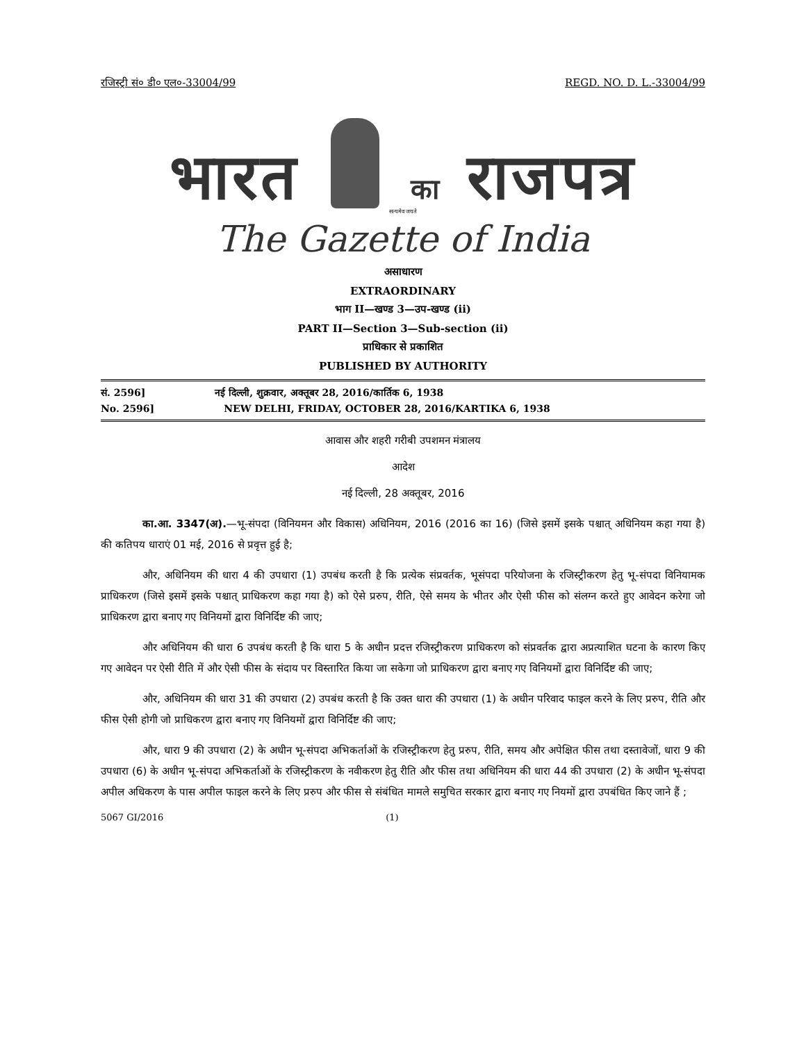रजिस्ट्री सं० डी० एल०-33004/99 REGD. NO. D. L.-33004/99
भारत का राजपत्र
सत्यमेव जयते
The Gazette of India
असाधारण
EXTRAORDINARY
भाग II—खण्ड 3—उप-खण्ड (ii)
PART II—Section 3—Sub-section (ii)
प्राधिकार से प्रकाशित
PUBLISHED BY AUTHORITY
सं. 2596] नई दिल्ली, शुक्रवार, अक्तूबर 28, 2016/कार्तिक 6, 1938
No. 2596] NEW DELHI, FRIDAY, OCTOBER 28, 2016/KARTIKA 6, 1938
आवास और शहरी गरीबी उपशमन मंत्रालय
आदेश
नई दिल्ली, 28 अक्तूबर, 2016
का.आ. 3347(अ).—भू-संपदा (विनियमन और विकास) अधिनियम, 2016 (2016 का 16) (जिसे इसमें इसके पश्चात् अधिनियम कहा गया है) की कतिपय धाराएं 01 मई, 2016 से प्रवृत्त हुई है;
और, अधिनियम की धारा 4 की उपधारा (1) उपबंध करती है कि प्रत्येक संप्रवर्तक, भूसंपदा परियोजना के रजिस्ट्रीकरण हेतु भू-संपदा विनियामक प्राधिकरण (जिसे इसमें इसके पश्चात् प्राधिकरण कहा गया है) को ऐसे प्ररुप, रीति, ऐसे समय के भीतर और ऐसी फीस को संलग्न करते हुए आवेदन करेगा जो प्राधिकरण द्वारा बनाए गए विनियमों द्वारा विनिर्दिष्ट की जाए;
और अधिनियम की धारा 6 उपबंध करती है कि धारा 5 के अधीन प्रदत्त रजिस्ट्रीकरण प्राधिकरण को संप्रवर्तक द्वारा अप्रत्याशित घटना के कारण किए गए आवेदन पर ऐसी रीति में और ऐसी फीस के संदाय पर विस्तारित किया जा सकेगा जो प्राधिकरण द्वारा बनाए गए विनियमों द्वारा विनिर्दिष्ट की जाए;
और, अधिनियम की धारा 31 की उपधारा (2) उपबंध करती है कि उक्त धारा की उपधारा (1) के अधीन परिवाद फाइल करने के लिए प्ररुप, रीति और फीस ऐसी होगी जो प्राधिकरण द्वारा बनाए गए विनियमों द्वारा विनिर्दिष्ट की जाए;
और, धारा 9 की उपधारा (2) के अधीन भू-संपदा अभिकर्ताओं के रजिस्ट्रीकरण हेतु प्ररुप, रीति, समय और अपेक्षित फीस तथा दस्तावेजों, धारा 9 की उपधारा (6) के अधीन भू-संपदा अभिकर्ताओं के रजिस्ट्रीकरण के नवीकरण हेतु रीति और फीस तथा अधिनियम की धारा 44 की उपधारा (2) के अधीन भू-संपदा अपील अधिकरण के पास अपील फाइल करने के लिए प्ररुप और फीस से संबंधित मामले समुचित सरकार द्वारा बनाए गए नियमों द्वारा उपबंधित किए जाने हैं ;
5067 GI/2016 (1)